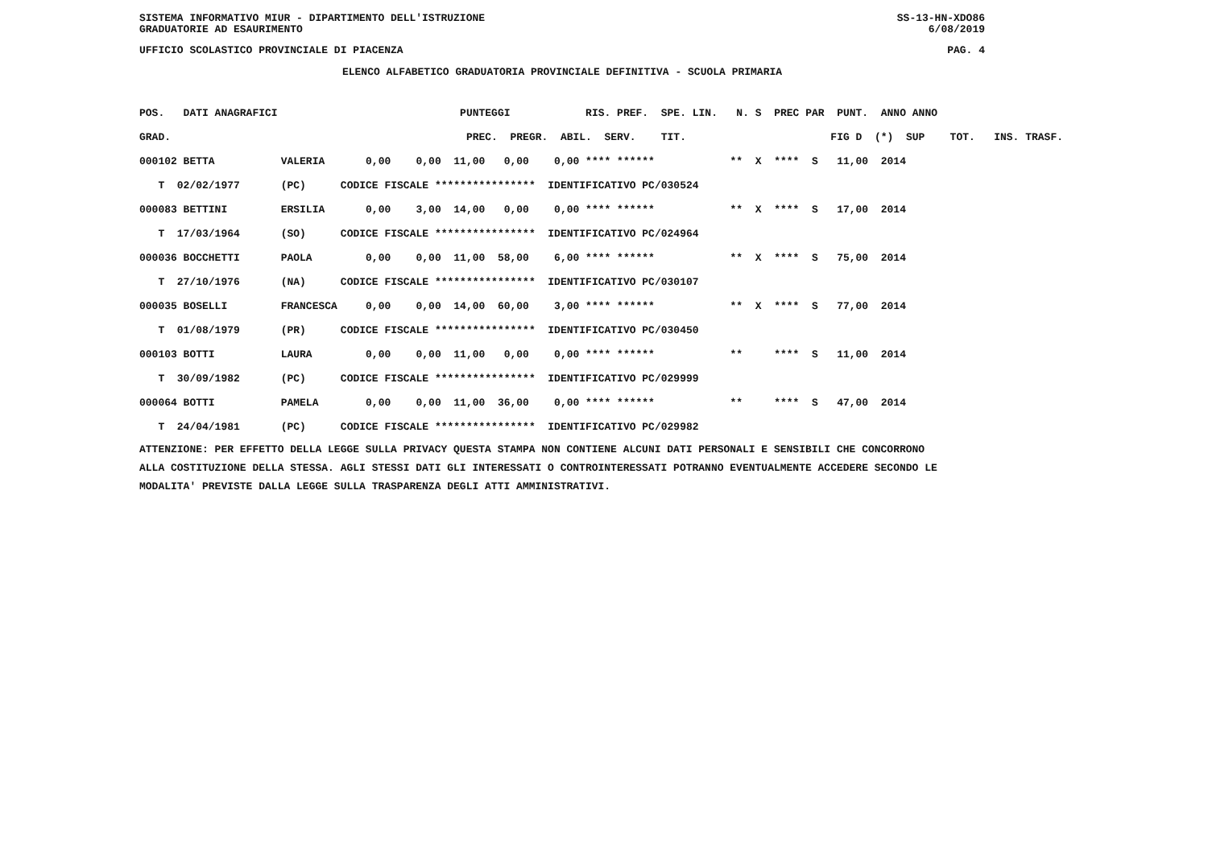SISTEMA INFORMATIVO MIUR - DIPARTIMENTO DELL'ISTRUZIONE SS-13-HN-XDO86
GRADUATORIE AD ESAURIMENTO 6/08/2019
UFFICIO SCOLASTICO PROVINCIALE DI PIACENZA PAG. 4
ELENCO ALFABETICO GRADUATORIA PROVINCIALE DEFINITIVA - SCUOLA PRIMARIA
| POS. DATI ANAGRAFICI | | PUNTEGGI RIS. PREF. SPE. LIN. N. S PREC PAR PUNT. ANNO ANNO |
| --- | --- | --- |
| GRAD. | | PREC. PREGR. ABIL. SERV. TIT. FIG D (*) SUP TOT. INS. TRASF. |
| 000102 BETTA | VALERIA | 0,00 0,00 11,00 0,00 0,00 **** ****** ** X **** S 11,00 2014 |
| T 02/02/1977 | (PC) | CODICE FISCALE **************** IDENTIFICATIVO PC/030524 |
| 000083 BETTINI | ERSILIA | 0,00 3,00 14,00 0,00 0,00 **** ****** ** X **** S 17,00 2014 |
| T 17/03/1964 | (SO) | CODICE FISCALE **************** IDENTIFICATIVO PC/024964 |
| 000036 BOCCHETTI | PAOLA | 0,00 0,00 11,00 58,00 6,00 **** ****** ** X **** S 75,00 2014 |
| T 27/10/1976 | (NA) | CODICE FISCALE **************** IDENTIFICATIVO PC/030107 |
| 000035 BOSELLI | FRANCESCA | 0,00 0,00 14,00 60,00 3,00 **** ****** ** X **** S 77,00 2014 |
| T 01/08/1979 | (PR) | CODICE FISCALE **************** IDENTIFICATIVO PC/030450 |
| 000103 BOTTI | LAURA | 0,00 0,00 11,00 0,00 0,00 **** ****** ** **** S 11,00 2014 |
| T 30/09/1982 | (PC) | CODICE FISCALE **************** IDENTIFICATIVO PC/029999 |
| 000064 BOTTI | PAMELA | 0,00 0,00 11,00 36,00 0,00 **** ****** ** **** S 47,00 2014 |
| T 24/04/1981 | (PC) | CODICE FISCALE **************** IDENTIFICATIVO PC/029982 |
ATTENZIONE: PER EFFETTO DELLA LEGGE SULLA PRIVACY QUESTA STAMPA NON CONTIENE ALCUNI DATI PERSONALI E SENSIBILI CHE CONCORRONO ALLA COSTITUZIONE DELLA STESSA. AGLI STESSI DATI GLI INTERESSATI O CONTROINTERESSATI POTRANNO EVENTUALMENTE ACCEDERE SECONDO LE MODALITA' PREVISTE DALLA LEGGE SULLA TRASPARENZA DEGLI ATTI AMMINISTRATIVI.